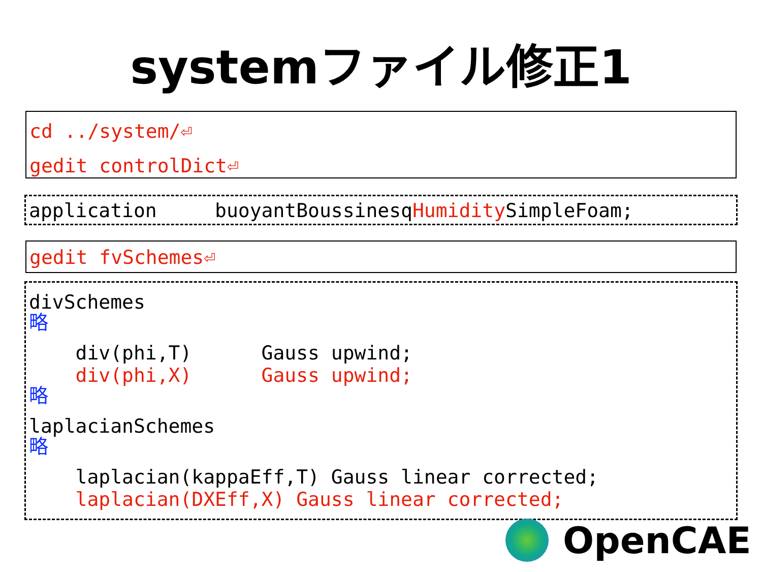systemファイル修正1
cd ../system/⏎
gedit controlDict⏎
application buoyantBoussinesqHumidity SimpleFoam;
gedit fvSchemes⏎
divSchemes
略
div(phi,T) Gauss upwind;
div(phi,X) Gauss upwind;
略
laplacianSchemes
略
laplacian(kappaEff,T) Gauss linear corrected;
laplacian(DXEff,X) Gauss linear corrected;
OpenCAE